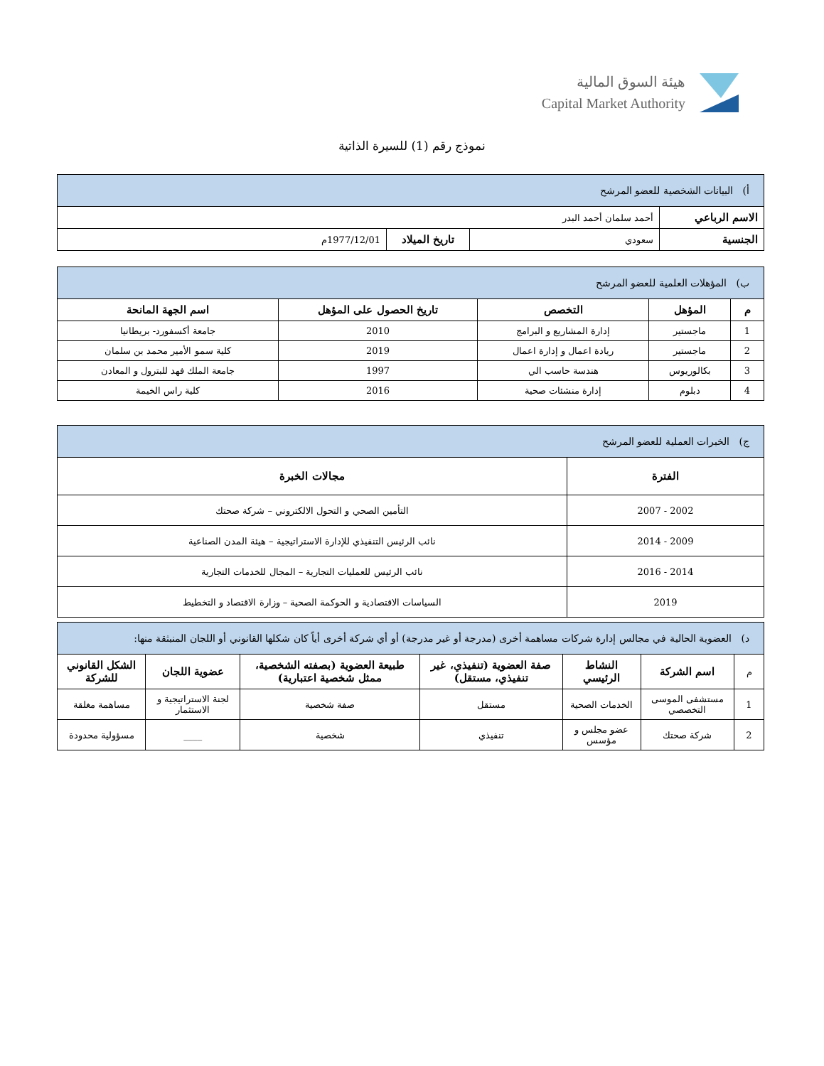هيئة السوق المالية
Capital Market Authority
نموذج رقم (1) للسيرة الذاتية
| أ) البيانات الشخصية للعضو المرشح | | | |
| الاسم الرباعي | أحمد سلمان أحمد البدر | | |
| الجنسية | سعودي | تاريخ الميلاد | 1977/12/01م |
| ب) المؤهلات العلمية للعضو المرشح | | | | |
| م | المؤهل | التخصص | تاريخ الحصول على المؤهل | اسم الجهة المانحة |
| 1 | ماجستير | إدارة المشاريع و البرامج | 2010 | جامعة أكسفورد- بريطانيا |
| 2 | ماجستير | ريادة اعمال و إدارة اعمال | 2019 | كلية سمو الأمير محمد بن سلمان |
| 3 | بكالوريوس | هندسة حاسب الي | 1997 | جامعة الملك فهد للبترول و المعادن |
| 4 | دبلوم | إدارة منشئات صحية | 2016 | كلية راس الخيمة |
| ج) الخبرات العملية للعضو المرشح | |
| الفترة | مجالات الخبرة |
| 2002 - 2007 | التأمين الصحي و التحول الالكتروني – شركة صحتك |
| 2009 - 2014 | نائب الرئيس التنفيذي للإدارة الاستراتيجية – هيئة المدن الصناعية |
| 2014 - 2016 | نائب الرئيس للعمليات التجارية – المجال للخدمات التجارية |
| 2019 | السياسات الاقتصادية و الحوكمة الصحية – وزارة الاقتصاد و التخطيط |
| د) العضوية الحالية في مجالس إدارة شركات مساهمة أخرى (مدرجة أو غير مدرجة) أو أي شركة أخرى أياً كان شكلها القانوني أو اللجان المنبثقة منها: | | | | | | |
| م | اسم الشركة | النشاط الرئيسي | صفة العضوية (تنفيذي، غير تنفيذي، مستقل) | طبيعة العضوية (بصفته الشخصية، ممثل شخصية اعتبارية) | عضوية اللجان | الشكل القانوني للشركة |
| 1 | مستشفى الموسى التخصصي | الخدمات الصحية | مستقل | صفة شخصية | لجنة الاستراتيجية و الاستثمار | مساهمة مغلقة |
| 2 | شركة صحتك | عضو مجلس و مؤسس | تنفيذي | شخصية | ____ | مسؤولية محدودة |